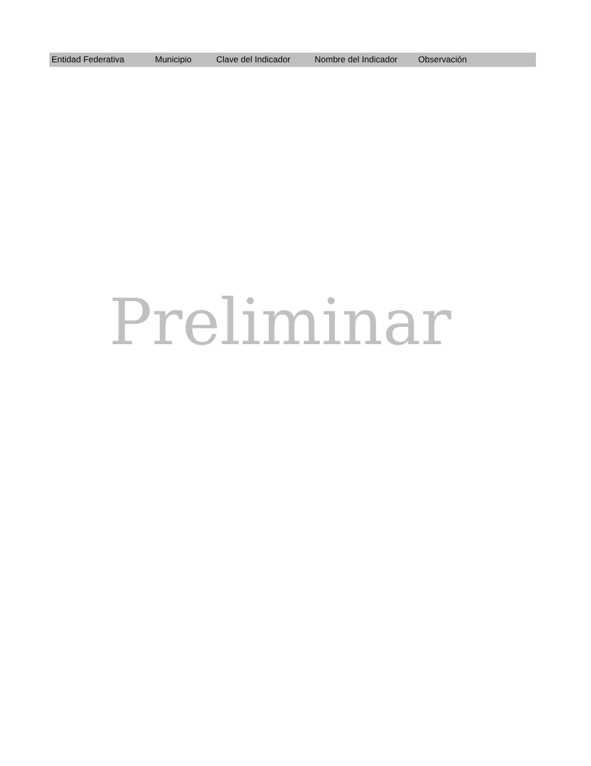| Entidad Federativa | Municipio | Clave del Indicador | Nombre del Indicador | Observación |
| --- | --- | --- | --- | --- |
Preliminar